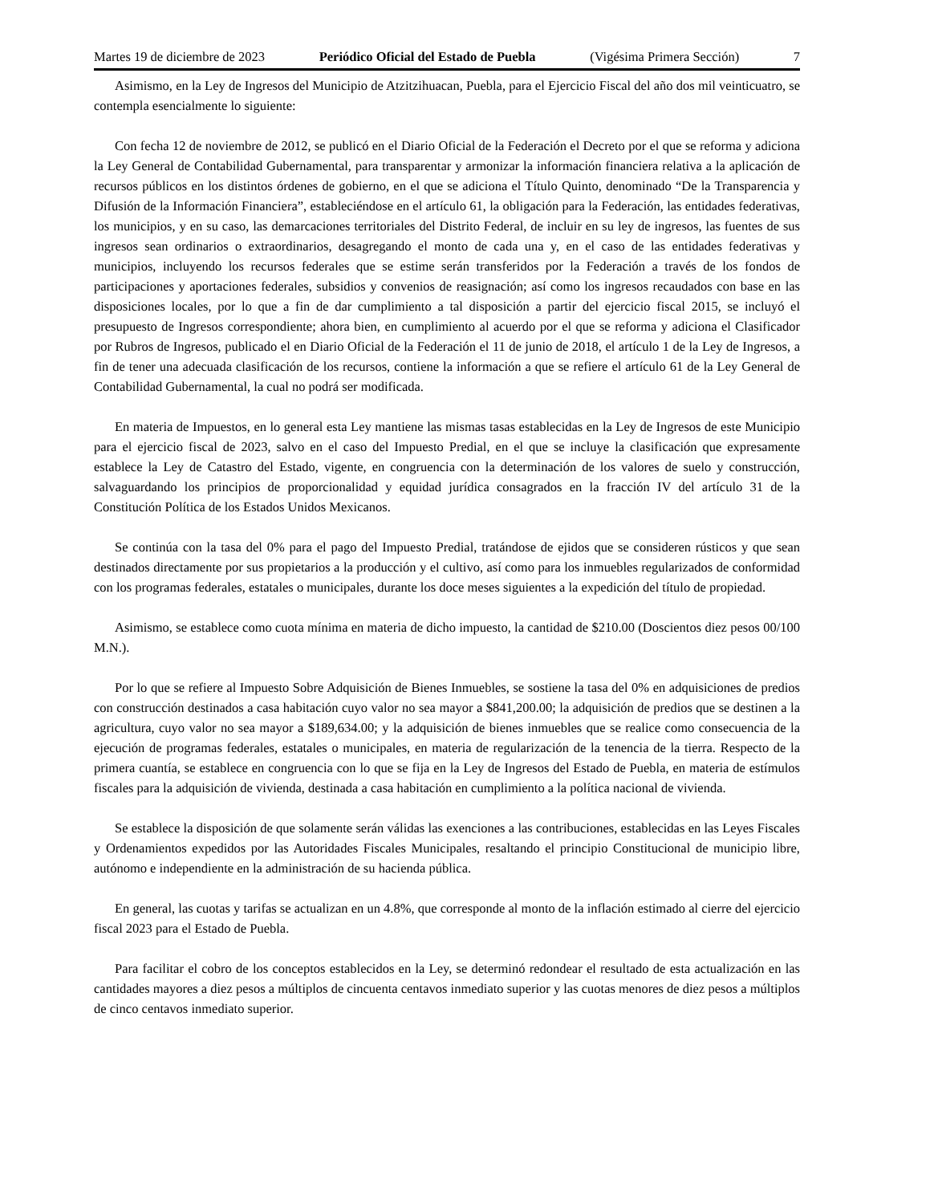Martes 19 de diciembre de 2023 Periódico Oficial del Estado de Puebla (Vigésima Primera Sección) 7
Asimismo, en la Ley de Ingresos del Municipio de Atzitzihuacan, Puebla, para el Ejercicio Fiscal del año dos mil veinticuatro, se contempla esencialmente lo siguiente:
Con fecha 12 de noviembre de 2012, se publicó en el Diario Oficial de la Federación el Decreto por el que se reforma y adiciona la Ley General de Contabilidad Gubernamental, para transparentar y armonizar la información financiera relativa a la aplicación de recursos públicos en los distintos órdenes de gobierno, en el que se adiciona el Título Quinto, denominado “De la Transparencia y Difusión de la Información Financiera”, estableciéndose en el artículo 61, la obligación para la Federación, las entidades federativas, los municipios, y en su caso, las demarcaciones territoriales del Distrito Federal, de incluir en su ley de ingresos, las fuentes de sus ingresos sean ordinarios o extraordinarios, desagregando el monto de cada una y, en el caso de las entidades federativas y municipios, incluyendo los recursos federales que se estime serán transferidos por la Federación a través de los fondos de participaciones y aportaciones federales, subsidios y convenios de reasignación; así como los ingresos recaudados con base en las disposiciones locales, por lo que a fin de dar cumplimiento a tal disposición a partir del ejercicio fiscal 2015, se incluyó el presupuesto de Ingresos correspondiente; ahora bien, en cumplimiento al acuerdo por el que se reforma y adiciona el Clasificador por Rubros de Ingresos, publicado el en Diario Oficial de la Federación el 11 de junio de 2018, el artículo 1 de la Ley de Ingresos, a fin de tener una adecuada clasificación de los recursos, contiene la información a que se refiere el artículo 61 de la Ley General de Contabilidad Gubernamental, la cual no podrá ser modificada.
En materia de Impuestos, en lo general esta Ley mantiene las mismas tasas establecidas en la Ley de Ingresos de este Municipio para el ejercicio fiscal de 2023, salvo en el caso del Impuesto Predial, en el que se incluye la clasificación que expresamente establece la Ley de Catastro del Estado, vigente, en congruencia con la determinación de los valores de suelo y construcción, salvaguardando los principios de proporcionalidad y equidad jurídica consagrados en la fracción IV del artículo 31 de la Constitución Política de los Estados Unidos Mexicanos.
Se continúa con la tasa del 0% para el pago del Impuesto Predial, tratándose de ejidos que se consideren rústicos y que sean destinados directamente por sus propietarios a la producción y el cultivo, así como para los inmuebles regularizados de conformidad con los programas federales, estatales o municipales, durante los doce meses siguientes a la expedición del título de propiedad.
Asimismo, se establece como cuota mínima en materia de dicho impuesto, la cantidad de $210.00 (Doscientos diez pesos 00/100 M.N.).
Por lo que se refiere al Impuesto Sobre Adquisición de Bienes Inmuebles, se sostiene la tasa del 0% en adquisiciones de predios con construcción destinados a casa habitación cuyo valor no sea mayor a $841,200.00; la adquisición de predios que se destinen a la agricultura, cuyo valor no sea mayor a $189,634.00; y la adquisición de bienes inmuebles que se realice como consecuencia de la ejecución de programas federales, estatales o municipales, en materia de regularización de la tenencia de la tierra. Respecto de la primera cuantía, se establece en congruencia con lo que se fija en la Ley de Ingresos del Estado de Puebla, en materia de estímulos fiscales para la adquisición de vivienda, destinada a casa habitación en cumplimiento a la política nacional de vivienda.
Se establece la disposición de que solamente serán válidas las exenciones a las contribuciones, establecidas en las Leyes Fiscales y Ordenamientos expedidos por las Autoridades Fiscales Municipales, resaltando el principio Constitucional de municipio libre, autónomo e independiente en la administración de su hacienda pública.
En general, las cuotas y tarifas se actualizan en un 4.8%, que corresponde al monto de la inflación estimado al cierre del ejercicio fiscal 2023 para el Estado de Puebla.
Para facilitar el cobro de los conceptos establecidos en la Ley, se determinó redondear el resultado de esta actualización en las cantidades mayores a diez pesos a múltiplos de cincuenta centavos inmediato superior y las cuotas menores de diez pesos a múltiplos de cinco centavos inmediato superior.